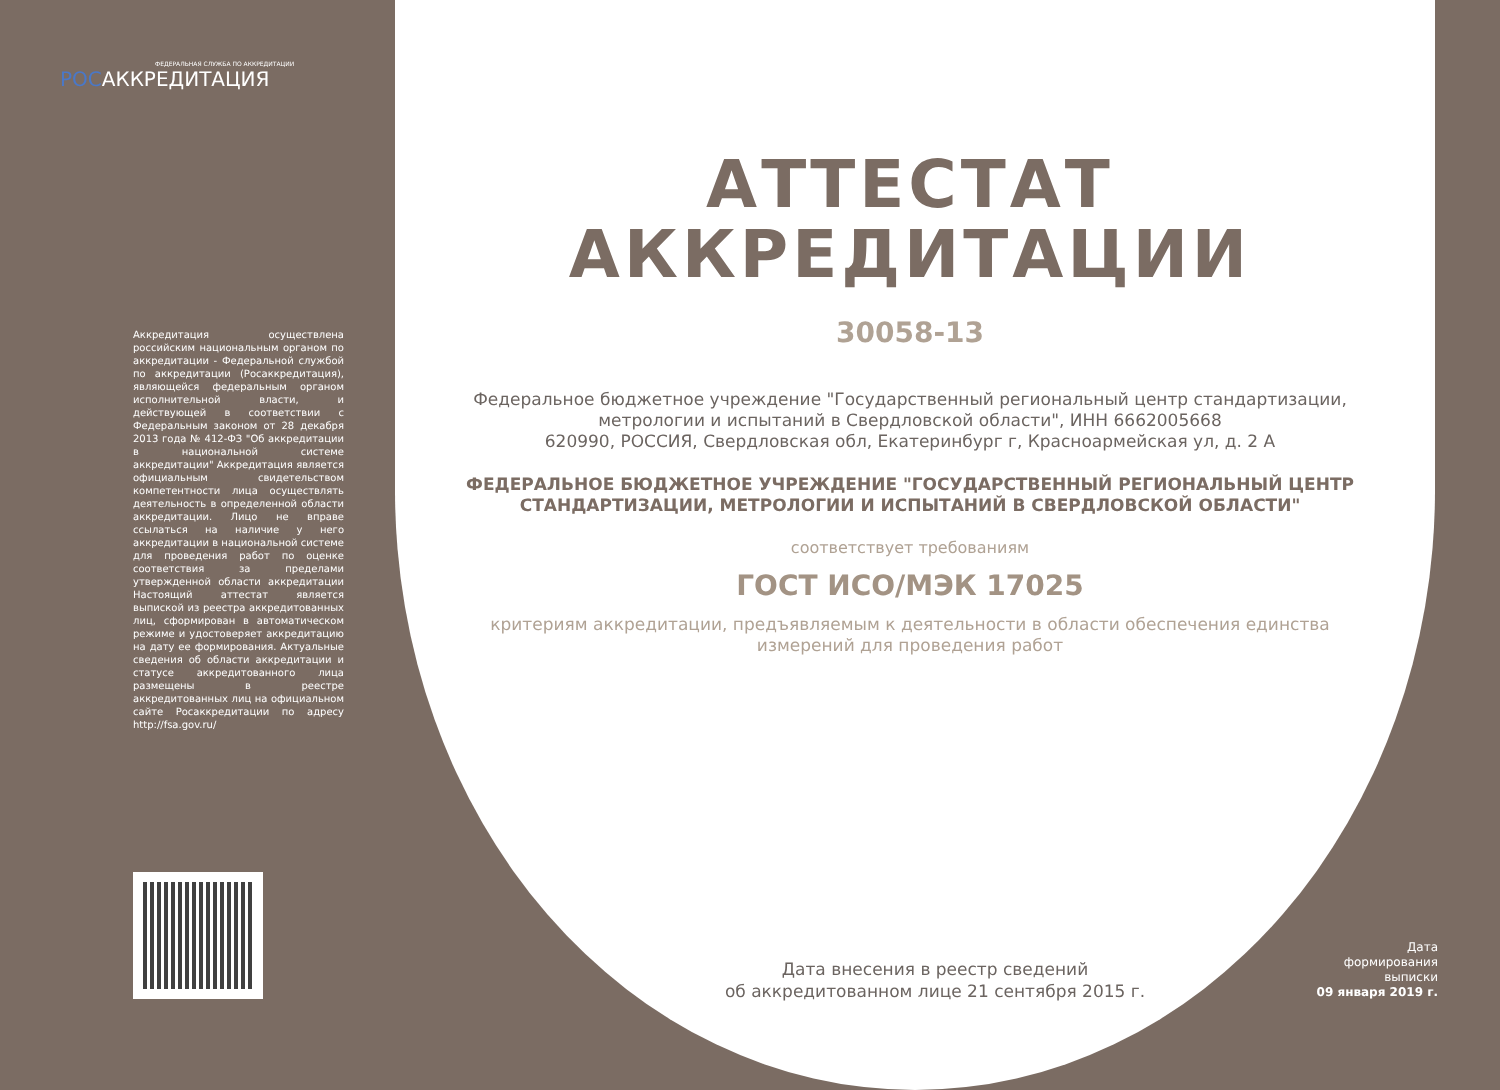ФЕДЕРАЛЬНАЯ СЛУЖБА ПО АККРЕДИТАЦИИ
РОСАККРЕДИТАЦИЯ
Аккредитация осуществлена российским национальным органом по аккредитации - Федеральной службой по аккредитации (Росаккредитация), являющейся федеральным органом исполнительной власти, и действующей в соответствии с Федеральным законом от 28 декабря 2013 года № 412-ФЗ "Об аккредитации в национальной системе аккредитации" Аккредитация является официальным свидетельством компетентности лица осуществлять деятельность в определенной области аккредитации. Лицо не вправе ссылаться на наличие у него аккредитации в национальной системе для проведения работ по оценке соответствия за пределами утвержденной области аккредитации Настоящий аттестат является выпиской из реестра аккредитованных лиц, сформирован в автоматическом режиме и удостоверяет аккредитацию на дату ее формирования. Актуальные сведения об области аккредитации и статусе аккредитованного лица размещены в реестре аккредитованных лиц на официальном сайте Росаккредитации по адресу http://fsa.gov.ru/
АТТЕСТАТ
АККРЕДИТАЦИИ
30058-13
Федеральное бюджетное учреждение "Государственный региональный центр стандартизации, метрологии и испытаний в Свердловской области", ИНН 6662005668
620990, РОССИЯ, Свердловская обл, Екатеринбург г, Красноармейская ул, д. 2 А
ФЕДЕРАЛЬНОЕ БЮДЖЕТНОЕ УЧРЕЖДЕНИЕ "ГОСУДАРСТВЕННЫЙ РЕГИОНАЛЬНЫЙ ЦЕНТР СТАНДАРТИЗАЦИИ, МЕТРОЛОГИИ И ИСПЫТАНИЙ В СВЕРДЛОВСКОЙ ОБЛАСТИ"
соответствует требованиям
ГОСТ ИСО/МЭК 17025
критериям аккредитации, предъявляемым к деятельности в области обеспечения единства измерений для проведения работ
Дата внесения в реестр сведений
об аккредитованном лице 21 сентября 2015 г.
Дата
формирования
выписки
09 января 2019 г.